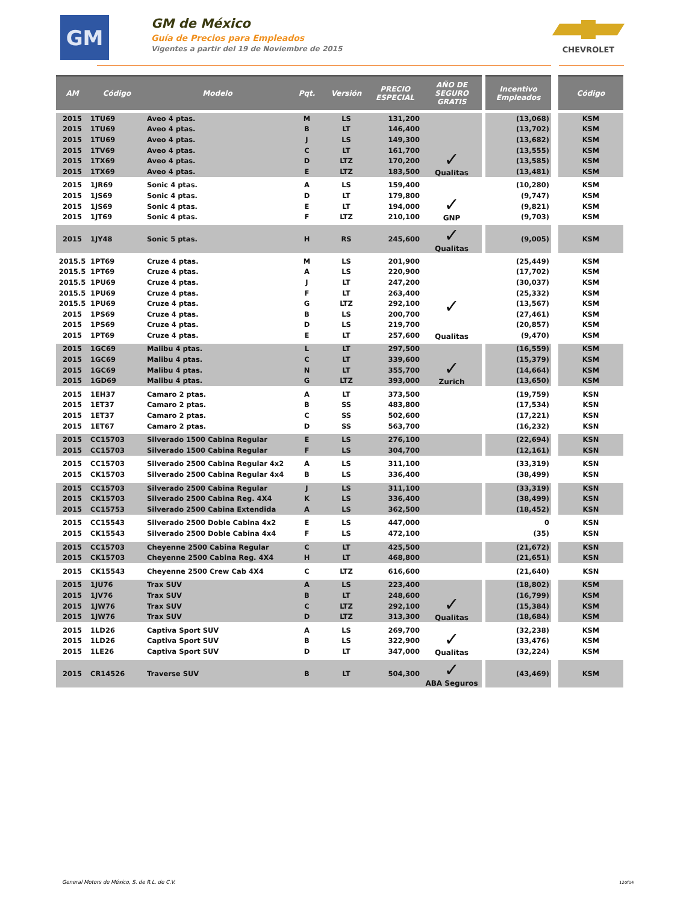GM
GM de México
Guía de Precios para Empleados
Vigentes a partir del 19 de Noviembre de 2015
CHEVROLET
| AM | Código | Modelo | Pqt. | Versión | PRECIO ESPECIAL | AÑO DE SEGURO GRATIS | | Incentivo Empleados | | Código |
| --- | --- | --- | --- | --- | --- | --- | --- | --- | --- | --- |
| 2015 | 1TU69 | Aveo 4 ptas. | M | LS | 131,200 | ✓ Qualitas | | (13,068) | | KSM |
| 2015 | 1TU69 | Aveo 4 ptas. | B | LT | 146,400 | | | (13,702) | | KSM |
| 2015 | 1TU69 | Aveo 4 ptas. | J | LS | 149,300 | | | (13,682) | | KSM |
| 2015 | 1TV69 | Aveo 4 ptas. | C | LT | 161,700 | | | (13,555) | | KSM |
| 2015 | 1TX69 | Aveo 4 ptas. | D | LTZ | 170,200 | | | (13,585) | | KSM |
| 2015 | 1TX69 | Aveo 4 ptas. | E | LTZ | 183,500 | | | (13,481) | | KSM |
| 2015 | 1JR69 | Sonic 4 ptas. | A | LS | 159,400 | ✓ GNP | | (10,280) | | KSM |
| 2015 | 1JS69 | Sonic 4 ptas. | D | LT | 179,800 | | | (9,747) | | KSM |
| 2015 | 1JS69 | Sonic 4 ptas. | E | LT | 194,000 | | | (9,821) | | KSM |
| 2015 | 1JT69 | Sonic 4 ptas. | F | LTZ | 210,100 | | | (9,703) | | KSM |
| 2015 | 1JY48 | Sonic 5 ptas. | H | RS | 245,600 | ✓ Qualitas | | (9,005) | | KSM |
| 2015.5 | 1PT69 | Cruze 4 ptas. | M | LS | 201,900 | ✓ Qualitas | | (25,449) | | KSM |
| 2015.5 | 1PT69 | Cruze 4 ptas. | A | LS | 220,900 | | | (17,702) | | KSM |
| 2015.5 | 1PU69 | Cruze 4 ptas. | J | LT | 247,200 | | | (30,037) | | KSM |
| 2015.5 | 1PU69 | Cruze 4 ptas. | F | LT | 263,400 | | | (25,332) | | KSM |
| 2015.5 | 1PU69 | Cruze 4 ptas. | G | LTZ | 292,100 | | | (13,567) | | KSM |
| 2015 | 1PS69 | Cruze 4 ptas. | B | LS | 200,700 | | | (27,461) | | KSM |
| 2015 | 1PS69 | Cruze 4 ptas. | D | LS | 219,700 | | | (20,857) | | KSM |
| 2015 | 1PT69 | Cruze 4 ptas. | E | LT | 257,600 | | | (9,470) | | KSM |
| 2015 | 1GC69 | Malibu 4 ptas. | L | LT | 297,500 | ✓ Zurich | | (16,559) | | KSM |
| 2015 | 1GC69 | Malibu 4 ptas. | C | LT | 339,600 | | | (15,379) | | KSM |
| 2015 | 1GC69 | Malibu 4 ptas. | N | LT | 355,700 | | | (14,664) | | KSM |
| 2015 | 1GD69 | Malibu 4 ptas. | G | LTZ | 393,000 | | | (13,650) | | KSM |
| 2015 | 1EH37 | Camaro 2 ptas. | A | LT | 373,500 | | | (19,759) | | KSN |
| 2015 | 1ET37 | Camaro 2 ptas. | B | SS | 483,800 | | | (17,534) | | KSN |
| 2015 | 1ET37 | Camaro 2 ptas. | C | SS | 502,600 | | | (17,221) | | KSN |
| 2015 | 1ET67 | Camaro 2 ptas. | D | SS | 563,700 | | | (16,232) | | KSN |
| 2015 | CC15703 | Silverado 1500 Cabina Regular | E | LS | 276,100 | | | (22,694) | | KSN |
| 2015 | CC15703 | Silverado 1500 Cabina Regular | F | LS | 304,700 | | | (12,161) | | KSN |
| 2015 | CC15703 | Silverado 2500 Cabina Regular 4x2 | A | LS | 311,100 | | | (33,319) | | KSN |
| 2015 | CK15703 | Silverado 2500 Cabina Regular 4x4 | B | LS | 336,400 | | | (38,499) | | KSN |
| 2015 | CC15703 | Silverado 2500 Cabina Regular | J | LS | 311,100 | | | (33,319) | | KSN |
| 2015 | CK15703 | Silverado 2500 Cabina Reg. 4X4 | K | LS | 336,400 | | | (38,499) | | KSN |
| 2015 | CC15753 | Silverado 2500 Cabina Extendida | A | LS | 362,500 | | | (18,452) | | KSN |
| 2015 | CC15543 | Silverado 2500 Doble Cabina 4x2 | E | LS | 447,000 | | | 0 | | KSN |
| 2015 | CK15543 | Silverado 2500 Doble Cabina 4x4 | F | LS | 472,100 | | | (35) | | KSN |
| 2015 | CC15703 | Cheyenne 2500 Cabina Regular | C | LT | 425,500 | | | (21,672) | | KSN |
| 2015 | CK15703 | Cheyenne 2500 Cabina Reg. 4X4 | H | LT | 468,800 | | | (21,651) | | KSN |
| 2015 | CK15543 | Cheyenne 2500 Crew Cab 4X4 | C | LTZ | 616,600 | | | (21,640) | | KSN |
| 2015 | 1JU76 | Trax SUV | A | LS | 223,400 | ✓ Qualitas | | (18,802) | | KSM |
| 2015 | 1JV76 | Trax SUV | B | LT | 248,600 | | | (16,799) | | KSM |
| 2015 | 1JW76 | Trax SUV | C | LTZ | 292,100 | | | (15,384) | | KSM |
| 2015 | 1JW76 | Trax SUV | D | LTZ | 313,300 | | | (18,684) | | KSM |
| 2015 | 1LD26 | Captiva Sport SUV | A | LS | 269,700 | ✓ Qualitas | | (32,238) | | KSM |
| 2015 | 1LD26 | Captiva Sport SUV | B | LS | 322,900 | | | (33,476) | | KSM |
| 2015 | 1LE26 | Captiva Sport SUV | D | LT | 347,000 | | | (32,224) | | KSM |
| 2015 | CR14526 | Traverse SUV | B | LT | 504,300 | ✓ ABA Seguros | | (43,469) | | KSM |
General Motors de México, S. de R.L. de C.V.
12of14